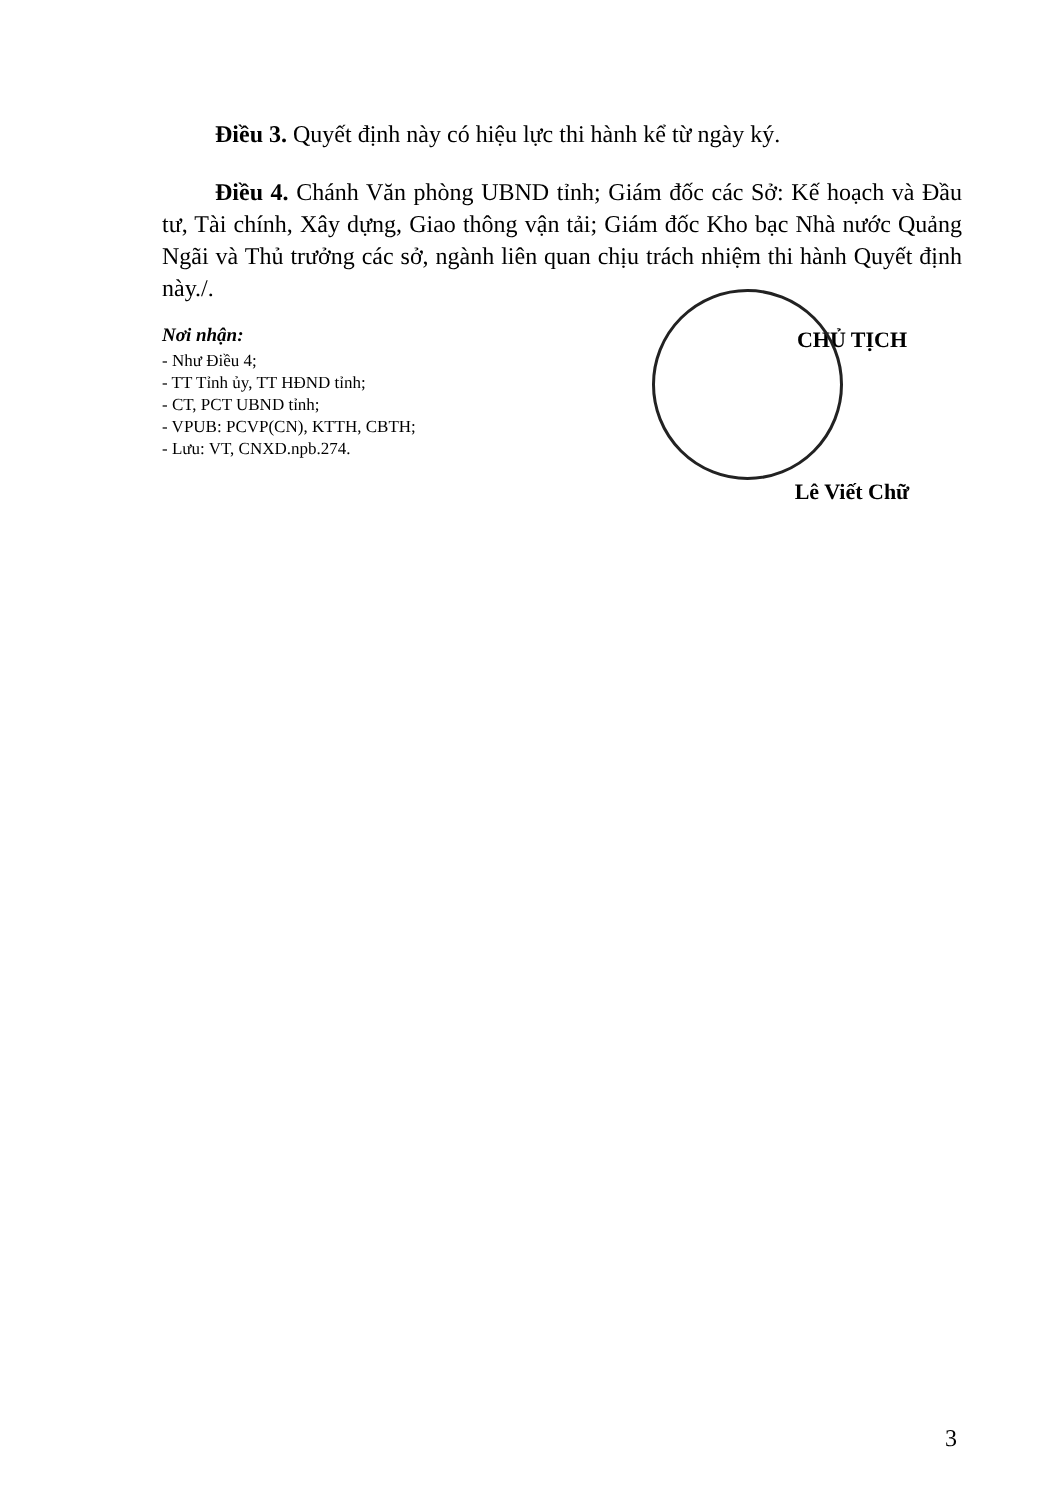Điều 3. Quyết định này có hiệu lực thi hành kể từ ngày ký.
Điều 4. Chánh Văn phòng UBND tỉnh; Giám đốc các Sở: Kế hoạch và Đầu tư, Tài chính, Xây dựng, Giao thông vận tải; Giám đốc Kho bạc Nhà nước Quảng Ngãi và Thủ trưởng các sở, ngành liên quan chịu trách nhiệm thi hành Quyết định này./.
Nơi nhận:
- Như Điều 4;
- TT Tỉnh ủy, TT HĐND tỉnh;
- CT, PCT UBND tỉnh;
- VPUB: PCVP(CN), KTTH, CBTH;
- Lưu: VT, CNXD.npb.274.
CHỦ TỊCH
Lê Viết Chữ
3